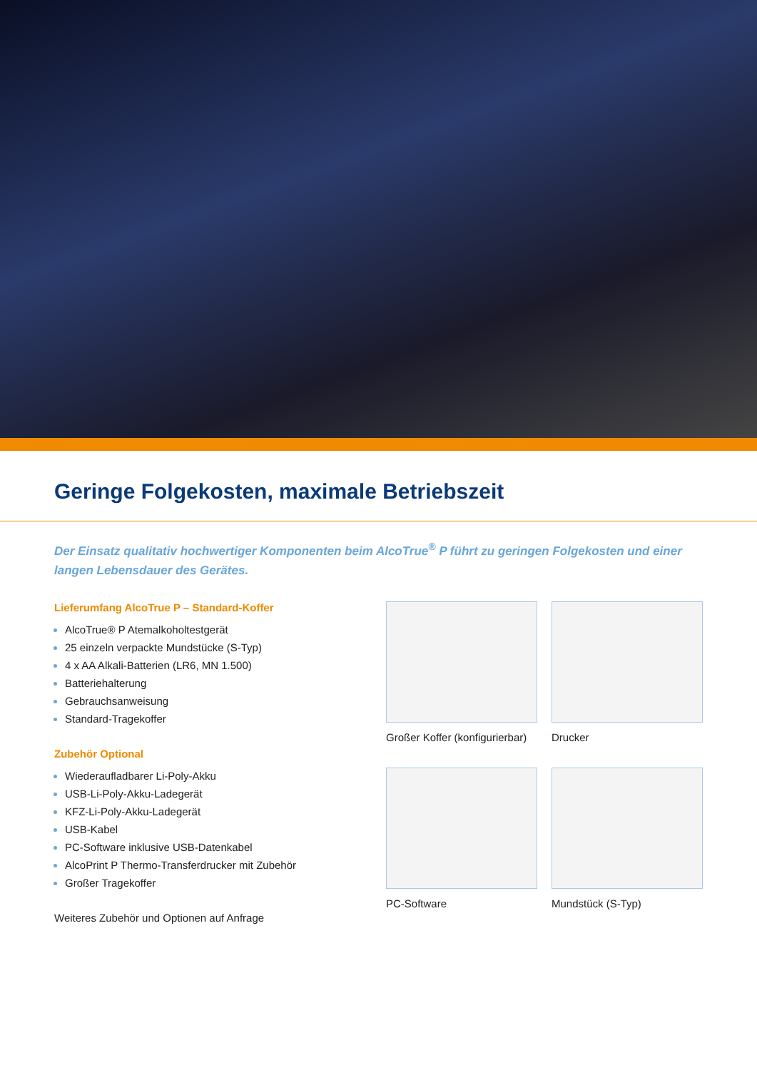Geringe Folgekosten, maximale Betriebszeit
Der Einsatz qualitativ hochwertiger Komponenten beim AlcoTrue<sup>®</sup> P führt zu geringen Folgekosten und einer langen Lebensdauer des Gerätes.
Lieferumfang AlcoTrue P – Standard-Koffer
AlcoTrue® P Atemalkoholtestgerät
25 einzeln verpackte Mundstücke (S-Typ)
4 x AA Alkali-Batterien (LR6, MN 1.500)
Batteriehalterung
Gebrauchsanweisung
Standard-Tragekoffer
Zubehör Optional
Wiederaufladbarer Li-Poly-Akku
USB-Li-Poly-Akku-Ladegerät
KFZ-Li-Poly-Akku-Ladegerät
USB-Kabel
PC-Software inklusive USB-Datenkabel
AlcoPrint P Thermo-Transferdrucker mit Zubehör
Großer Tragekoffer
Weiteres Zubehör und Optionen auf Anfrage
Großer Koffer (konfigurierbar)
Drucker
PC-Software
Mundstück (S-Typ)